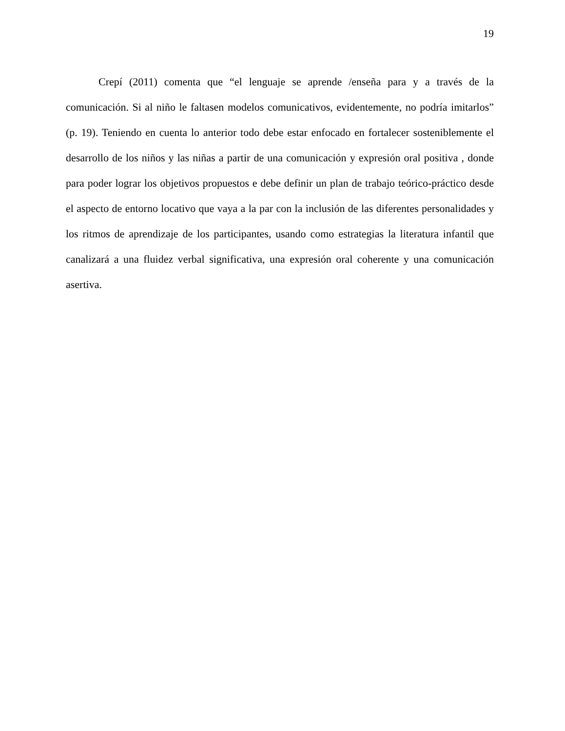19
Crepí (2011) comenta que “el lenguaje se aprende /enseña para y a través de la comunicación. Si al niño le faltasen modelos comunicativos, evidentemente, no podría imitarlos” (p. 19). Teniendo en cuenta lo anterior todo debe estar enfocado en fortalecer sosteniblemente el desarrollo de los niños y las niñas a partir de una comunicación y expresión oral positiva , donde para poder lograr los objetivos propuestos e debe definir un plan de trabajo teórico-práctico desde el aspecto de entorno locativo que vaya a la par con la inclusión de las diferentes personalidades y los ritmos de aprendizaje de los participantes, usando como estrategias la literatura infantil que canalizará a una fluidez verbal significativa, una expresión oral coherente y una comunicación asertiva.